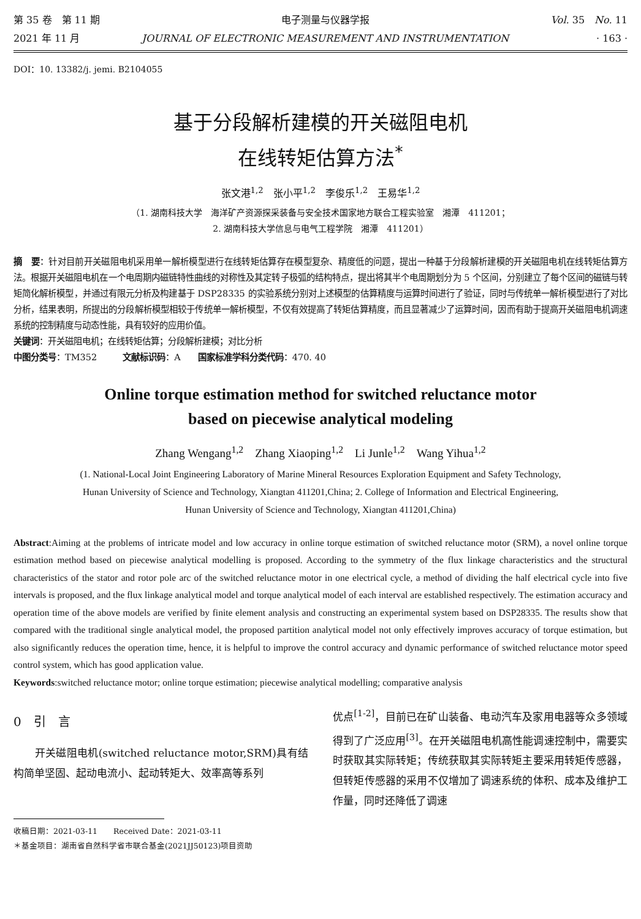第 35 卷　第 11 期
2021 年 11 月 电子测量与仪器学报
JOURNAL OF ELECTRONIC MEASUREMENT AND INSTRUMENTATION Vol. 35　No. 11
· 163 ·
DOI：10. 13382/j. jemi. B2104055
基于分段解析建模的开关磁阻电机
在线转矩估算方法<sup>*</sup>
张文港<sup>1,2</sup>　张小平<sup>1,2</sup>　李俊乐<sup>1,2</sup>　王易华<sup>1,2</sup>
（1. 湖南科技大学　海洋矿产资源探采装备与安全技术国家地方联合工程实验室　湘潭　411201；
2. 湖南科技大学信息与电气工程学院　湘潭　411201）
摘　要：针对目前开关磁阻电机采用单一解析模型进行在线转矩估算存在模型复杂、精度低的问题，提出一种基于分段解析建模的开关磁阻电机在线转矩估算方法。根据开关磁阻电机在一个电周期内磁链特性曲线的对称性及其定转子极弧的结构特点，提出将其半个电周期划分为 5 个区间，分别建立了每个区间的磁链与转矩简化解析模型，并通过有限元分析及构建基于 DSP28335 的实验系统分别对上述模型的估算精度与运算时间进行了验证，同时与传统单一解析模型进行了对比分析，结果表明，所提出的分段解析模型相较于传统单一解析模型，不仅有效提高了转矩估算精度，而且显著减少了运算时间，因而有助于提高开关磁阻电机调速系统的控制精度与动态性能，具有较好的应用价值。
关键词：开关磁阻电机；在线转矩估算；分段解析建模；对比分析
中图分类号：TM352　　　文献标识码：A　　国家标准学科分类代码：470. 40
Online torque estimation method for switched reluctance motor
based on piecewise analytical modeling
Zhang Wengang<sup>1,2</sup>　Zhang Xiaoping<sup>1,2</sup>　Li Junle<sup>1,2</sup>　Wang Yihua<sup>1,2</sup>
(1. National-Local Joint Engineering Laboratory of Marine Mineral Resources Exploration Equipment and Safety Technology,
Hunan University of Science and Technology, Xiangtan 411201,China; 2. College of Information and Electrical Engineering,
Hunan University of Science and Technology, Xiangtan 411201,China)
Abstract:Aiming at the problems of intricate model and low accuracy in online torque estimation of switched reluctance motor (SRM), a novel online torque estimation method based on piecewise analytical modelling is proposed. According to the symmetry of the flux linkage characteristics and the structural characteristics of the stator and rotor pole arc of the switched reluctance motor in one electrical cycle, a method of dividing the half electrical cycle into five intervals is proposed, and the flux linkage analytical model and torque analytical model of each interval are established respectively. The estimation accuracy and operation time of the above models are verified by finite element analysis and constructing an experimental system based on DSP28335. The results show that compared with the traditional single analytical model, the proposed partition analytical model not only effectively improves accuracy of torque estimation, but also significantly reduces the operation time, hence, it is helpful to improve the control accuracy and dynamic performance of switched reluctance motor speed control system, which has good application value.
Keywords:switched reluctance motor; online torque estimation; piecewise analytical modelling; comparative analysis
0　引　言
　　开关磁阻电机(switched reluctance motor,SRM)具有结构简单坚固、起动电流小、起动转矩大、效率高等系列
优点<sup>[1-2]</sup>，目前已在矿山装备、电动汽车及家用电器等众多领域得到了广泛应用<sup>[3]</sup>。在开关磁阻电机高性能调速控制中，需要实时获取其实际转矩；传统获取其实际转矩主要采用转矩传感器，但转矩传感器的采用不仅增加了调速系统的体积、成本及维护工作量，同时还降低了调速
收稿日期：2021-03-11　　Received Date：2021-03-11
＊基金项目：湖南省自然科学省市联合基金(2021JJ50123)项目资助